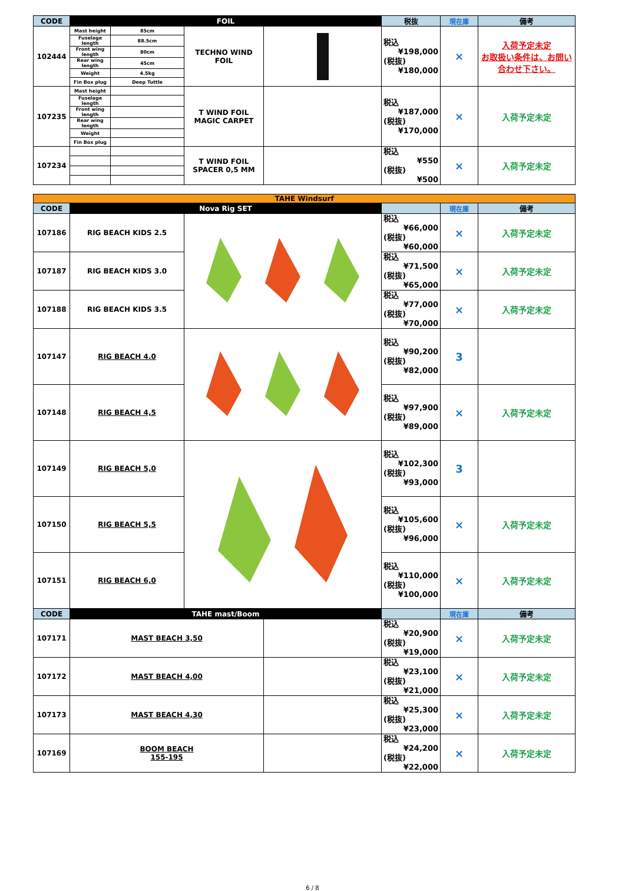| CODE | FOIL | | | | 税抜 | 現在庫 | 備考 |
| --- | --- | --- | --- | --- | --- | --- | --- |
| 102444 | Mast height | 85cm | TECHNO WIND FOIL | | 税込 ¥198,000 (税抜) ¥180,000 | × | 入荷予定未定 お取扱い条件は、お問い合わせ下さい。 |
| | Fuselage length | 88.5cm | | | | | |
| | Front wing length | 80cm | | | | | |
| | Rear wing length | 45cm | | | | | |
| | Weight | 4.5kg | | | | | |
| | Fin Box plug | Deep Tuttle | | | | | |
| 107235 | Mast height | | T WIND FOIL MAGIC CARPET | | 税込 ¥187,000 (税抜) ¥170,000 | × | 入荷予定未定 |
| | Fuselage length | | | | | | |
| | Front wing length | | | | | | |
| | Rear wing length | | | | | | |
| | Weight | | | | | | |
| | Fin Box plug | | | | | | |
| 107234 | | | T WIND FOIL SPACER 0,5 MM | | 税込 ¥550 (税抜) ¥500 | × | 入荷予定未定 |
| TAHE Windsurf | | | | | | |
| CODE | Nova Rig SET | | | | 現在庫 | 備考 |
| 107186 | RIG BEACH KIDS 2.5 | | | 税込 ¥66,000 (税抜) ¥60,000 | × | 入荷予定未定 |
| 107187 | RIG BEACH KIDS 3.0 | | | 税込 ¥71,500 (税抜) ¥65,000 | × | 入荷予定未定 |
| 107188 | RIG BEACH KIDS 3.5 | | | 税込 ¥77,000 (税抜) ¥70,000 | × | 入荷予定未定 |
| 107147 | RIG BEACH 4.0 | | | 税込 ¥90,200 (税抜) ¥82,000 | 3 | |
| 107148 | RIG BEACH 4,5 | | | 税込 ¥97,900 (税抜) ¥89,000 | × | 入荷予定未定 |
| 107149 | RIG BEACH 5,0 | | | 税込 ¥102,300 (税抜) ¥93,000 | 3 | |
| 107150 | RIG BEACH 5,5 | | | 税込 ¥105,600 (税抜) ¥96,000 | × | 入荷予定未定 |
| 107151 | RIG BEACH 6,0 | | | 税込 ¥110,000 (税抜) ¥100,000 | × | 入荷予定未定 |
| CODE | TAHE mast/Boom | | | | 現在庫 | 備考 |
| 107171 | MAST BEACH 3,50 | | | 税込 ¥20,900 (税抜) ¥19,000 | × | 入荷予定未定 |
| 107172 | MAST BEACH 4,00 | | | 税込 ¥23,100 (税抜) ¥21,000 | × | 入荷予定未定 |
| 107173 | MAST BEACH 4,30 | | | 税込 ¥25,300 (税抜) ¥23,000 | × | 入荷予定未定 |
| 107169 | BOOM BEACH 155-195 | | | 税込 ¥24,200 (税抜) ¥22,000 | × | 入荷予定未定 |
6 / 8